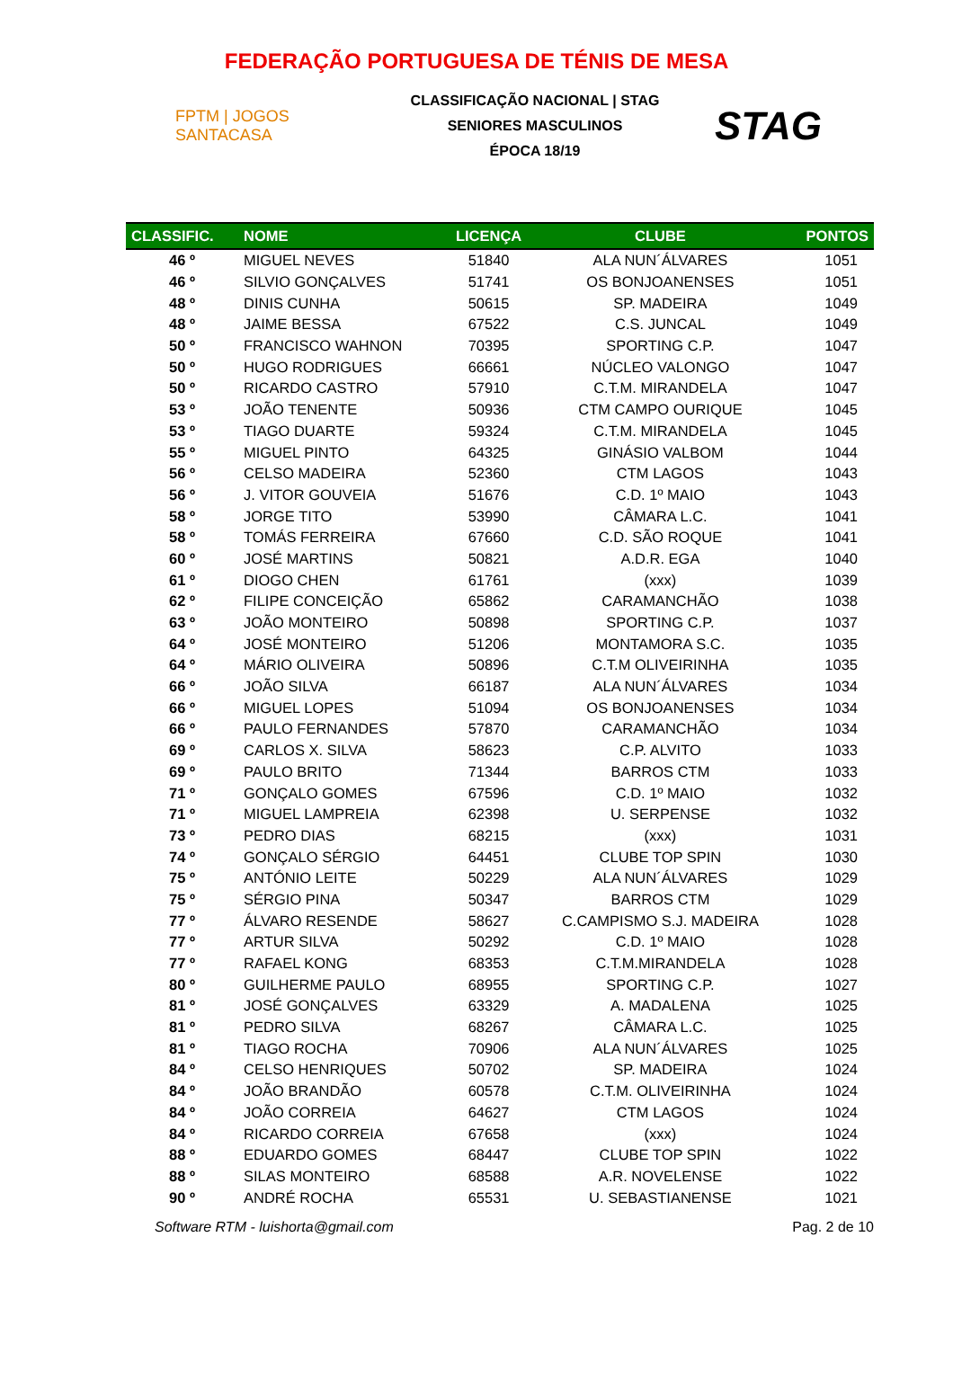FEDERAÇÃO PORTUGUESA DE TÉNIS DE MESA
FPTM | JOGOS SANTACASA
CLASSIFICAÇÃO NACIONAL | STAG
SENIORES MASCULINOS
ÉPOCA 18/19
STAG
| CLASSIFIC. | NOME | LICENÇA | CLUBE | PONTOS |
| --- | --- | --- | --- | --- |
| 46 º | MIGUEL NEVES | 51840 | ALA NUN´ÁLVARES | 1051 |
| 46 º | SILVIO GONÇALVES | 51741 | OS BONJOANENSES | 1051 |
| 48 º | DINIS CUNHA | 50615 | SP. MADEIRA | 1049 |
| 48 º | JAIME BESSA | 67522 | C.S. JUNCAL | 1049 |
| 50 º | FRANCISCO WAHNON | 70395 | SPORTING C.P. | 1047 |
| 50 º | HUGO RODRIGUES | 66661 | NÚCLEO VALONGO | 1047 |
| 50 º | RICARDO CASTRO | 57910 | C.T.M. MIRANDELA | 1047 |
| 53 º | JOÃO TENENTE | 50936 | CTM CAMPO OURIQUE | 1045 |
| 53 º | TIAGO DUARTE | 59324 | C.T.M. MIRANDELA | 1045 |
| 55 º | MIGUEL PINTO | 64325 | GINÁSIO VALBOM | 1044 |
| 56 º | CELSO MADEIRA | 52360 | CTM LAGOS | 1043 |
| 56 º | J. VITOR GOUVEIA | 51676 | C.D. 1º MAIO | 1043 |
| 58 º | JORGE TITO | 53990 | CÂMARA L.C. | 1041 |
| 58 º | TOMÁS FERREIRA | 67660 | C.D. SÃO ROQUE | 1041 |
| 60 º | JOSÉ MARTINS | 50821 | A.D.R. EGA | 1040 |
| 61 º | DIOGO CHEN | 61761 | (xxx) | 1039 |
| 62 º | FILIPE CONCEIÇÃO | 65862 | CARAMANCHÃO | 1038 |
| 63 º | JOÃO MONTEIRO | 50898 | SPORTING C.P. | 1037 |
| 64 º | JOSÉ MONTEIRO | 51206 | MONTAMORA S.C. | 1035 |
| 64 º | MÁRIO OLIVEIRA | 50896 | C.T.M OLIVEIRINHA | 1035 |
| 66 º | JOÃO SILVA | 66187 | ALA NUN´ÁLVARES | 1034 |
| 66 º | MIGUEL LOPES | 51094 | OS BONJOANENSES | 1034 |
| 66 º | PAULO FERNANDES | 57870 | CARAMANCHÃO | 1034 |
| 69 º | CARLOS X. SILVA | 58623 | C.P. ALVITO | 1033 |
| 69 º | PAULO BRITO | 71344 | BARROS CTM | 1033 |
| 71 º | GONÇALO GOMES | 67596 | C.D. 1º MAIO | 1032 |
| 71 º | MIGUEL LAMPREIA | 62398 | U. SERPENSE | 1032 |
| 73 º | PEDRO DIAS | 68215 | (xxx) | 1031 |
| 74 º | GONÇALO SÉRGIO | 64451 | CLUBE TOP SPIN | 1030 |
| 75 º | ANTÓNIO LEITE | 50229 | ALA NUN´ÁLVARES | 1029 |
| 75 º | SÉRGIO PINA | 50347 | BARROS CTM | 1029 |
| 77 º | ÁLVARO RESENDE | 58627 | C.CAMPISMO S.J. MADEIRA | 1028 |
| 77 º | ARTUR SILVA | 50292 | C.D. 1º MAIO | 1028 |
| 77 º | RAFAEL KONG | 68353 | C.T.M.MIRANDELA | 1028 |
| 80 º | GUILHERME PAULO | 68955 | SPORTING C.P. | 1027 |
| 81 º | JOSÉ GONÇALVES | 63329 | A. MADALENA | 1025 |
| 81 º | PEDRO SILVA | 68267 | CÂMARA L.C. | 1025 |
| 81 º | TIAGO ROCHA | 70906 | ALA NUN´ÁLVARES | 1025 |
| 84 º | CELSO HENRIQUES | 50702 | SP. MADEIRA | 1024 |
| 84 º | JOÃO BRANDÃO | 60578 | C.T.M. OLIVEIRINHA | 1024 |
| 84 º | JOÃO CORREIA | 64627 | CTM LAGOS | 1024 |
| 84 º | RICARDO CORREIA | 67658 | (xxx) | 1024 |
| 88 º | EDUARDO GOMES | 68447 | CLUBE TOP SPIN | 1022 |
| 88 º | SILAS MONTEIRO | 68588 | A.R. NOVELENSE | 1022 |
| 90 º | ANDRÉ ROCHA | 65531 | U. SEBASTIANENSE | 1021 |
Software RTM - luishorta@gmail.com Pag. 2 de 10